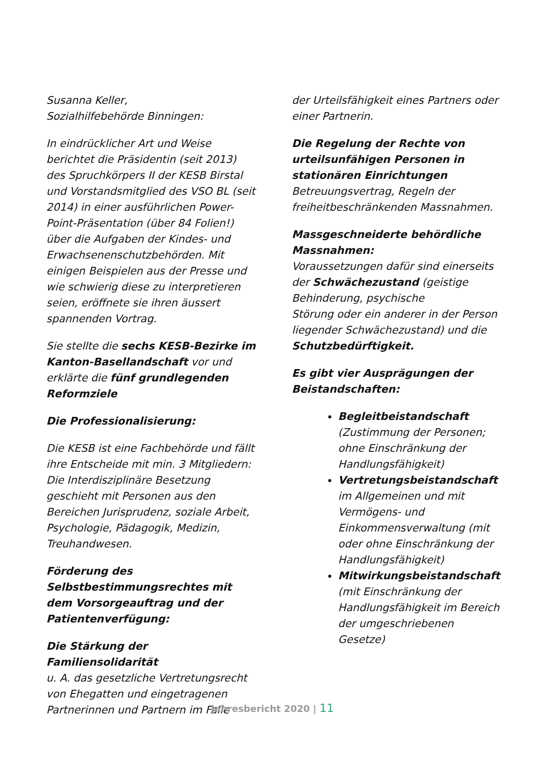Susanna Keller,
Sozialhilfebehörde Binningen:
In eindrücklicher Art und Weise berichtet die Präsidentin (seit 2013) des Spruchkörpers II der KESB Birstal und Vorstandsmitglied des VSO BL (seit 2014) in einer ausführlichen Power-Point-Präsentation (über 84 Folien!) über die Aufgaben der Kindes- und Erwachsenenschutzbehörden. Mit einigen Beispielen aus der Presse und wie schwierig diese zu interpretieren seien, eröffnete sie ihren äussert spannenden Vortrag.
Sie stellte die sechs KESB-Bezirke im Kanton-Basellandschaft vor und erklärte die fünf grundlegenden Reformziele
Die Professionalisierung:
Die KESB ist eine Fachbehörde und fällt ihre Entscheide mit min. 3 Mitgliedern: Die Interdisziplinäre Besetzung geschieht mit Personen aus den Bereichen Jurisprudenz, soziale Arbeit, Psychologie, Pädagogik, Medizin, Treuhandwesen.
Förderung des Selbstbestimmungsrechtes mit dem Vorsorgeauftrag und der Patientenverfügung:
Die Stärkung der Familiensolidarität
u. A. das gesetzliche Vertretungsrecht von Ehegatten und eingetragenen Partnerinnen und Partnern im Falle
der Urteilsfähigkeit eines Partners oder einer Partnerin.
Die Regelung der Rechte von urteilsunfähigen Personen in stationären Einrichtungen
Betreuungsvertrag, Regeln der freiheitbeschränkenden Massnahmen.
Massgeschneiderte behördliche Massnahmen:
Voraussetzungen dafür sind einerseits der Schwächezustand (geistige Behinderung, psychische
Störung oder ein anderer in der Person liegender Schwächezustand) und die Schutzbedürftigkeit.
Es gibt vier Ausprägungen der Beistandschaften:
Begleitbeistandschaft (Zustimmung der Personen; ohne Einschränkung der Handlungsfähigkeit)
Vertretungsbeistandschaft im Allgemeinen und mit Vermögens- und Einkommensverwaltung (mit oder ohne Einschränkung der Handlungsfähigkeit)
Mitwirkungsbeistandschaft (mit Einschränkung der Handlungsfähigkeit im Bereich der umgeschriebenen Gesetze)
Jahresbericht 2020 | 11